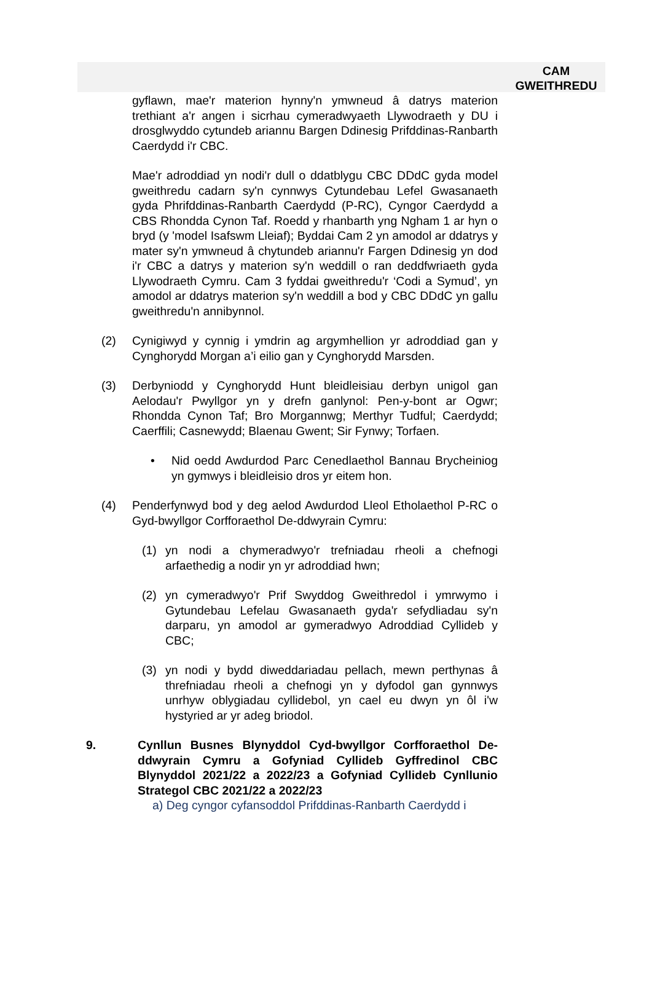CAM
GWEITHREDU
gyflawn, mae'r materion hynny'n ymwneud â datrys materion trethiant a'r angen i sicrhau cymeradwyaeth Llywodraeth y DU i drosglwyddo cytundeb ariannu Bargen Ddinesig Prifddinas-Ranbarth Caerdydd i'r CBC.
Mae'r adroddiad yn nodi'r dull o ddatblygu CBC DDdC gyda model gweithredu cadarn sy'n cynnwys Cytundebau Lefel Gwasanaeth gyda Phrifddinas-Ranbarth Caerdydd (P-RC), Cyngor Caerdydd a CBS Rhondda Cynon Taf. Roedd y rhanbarth yng Ngham 1 ar hyn o bryd (y 'model Isafswm Lleiaf); Byddai Cam 2 yn amodol ar ddatrys y mater sy'n ymwneud â chytundeb ariannu'r Fargen Ddinesig yn dod i'r CBC a datrys y materion sy'n weddill o ran deddfwriaeth gyda Llywodraeth Cymru. Cam 3 fyddai gweithredu'r ‘Codi a Symud’, yn amodol ar ddatrys materion sy'n weddill a bod y CBC DDdC yn gallu gweithredu'n annibynnol.
(2) Cynigiwyd y cynnig i ymdrin ag argymhellion yr adroddiad gan y Cynghorydd Morgan a’i eilio gan y Cynghorydd Marsden.
(3) Derbyniodd y Cynghorydd Hunt bleidleisiau derbyn unigol gan Aelodau'r Pwyllgor yn y drefn ganlynol: Pen-y-bont ar Ogwr; Rhondda Cynon Taf; Bro Morgannwg; Merthyr Tudful; Caerdydd; Caerffili; Casnewydd; Blaenau Gwent; Sir Fynwy; Torfaen.
• Nid oedd Awdurdod Parc Cenedlaethol Bannau Brycheiniog yn gymwys i bleidleisio dros yr eitem hon.
(4) Penderfynwyd bod y deg aelod Awdurdod Lleol Etholaethol P-RC o Gyd-bwyllgor Corfforaethol De-ddwyrain Cymru:
(1) yn nodi a chymeradwyo'r trefniadau rheoli a chefnogi arfaethedig a nodir yn yr adroddiad hwn;
(2) yn cymeradwyo'r Prif Swyddog Gweithredol i ymrwymo i Gytundebau Lefelau Gwasanaeth gyda'r sefydliadau sy'n darparu, yn amodol ar gymeradwyo Adroddiad Cyllideb y CBC;
(3) yn nodi y bydd diweddariadau pellach, mewn perthynas â threfniadau rheoli a chefnogi yn y dyfodol gan gynnwys unrhyw oblygiadau cyllidebol, yn cael eu dwyn yn ôl i'w hystyried ar yr adeg briodol.
9. Cynllun Busnes Blynyddol Cyd-bwyllgor Corfforaethol De-ddwyrain Cymru a Gofyniad Cyllideb Gyffredinol CBC Blynyddol 2021/22 a 2022/23 a Gofyniad Cyllideb Cynllunio Strategol CBC 2021/22 a 2022/23
a) Deg cyngor cyfansoddol Prifddinas-Ranbarth Caerdydd i